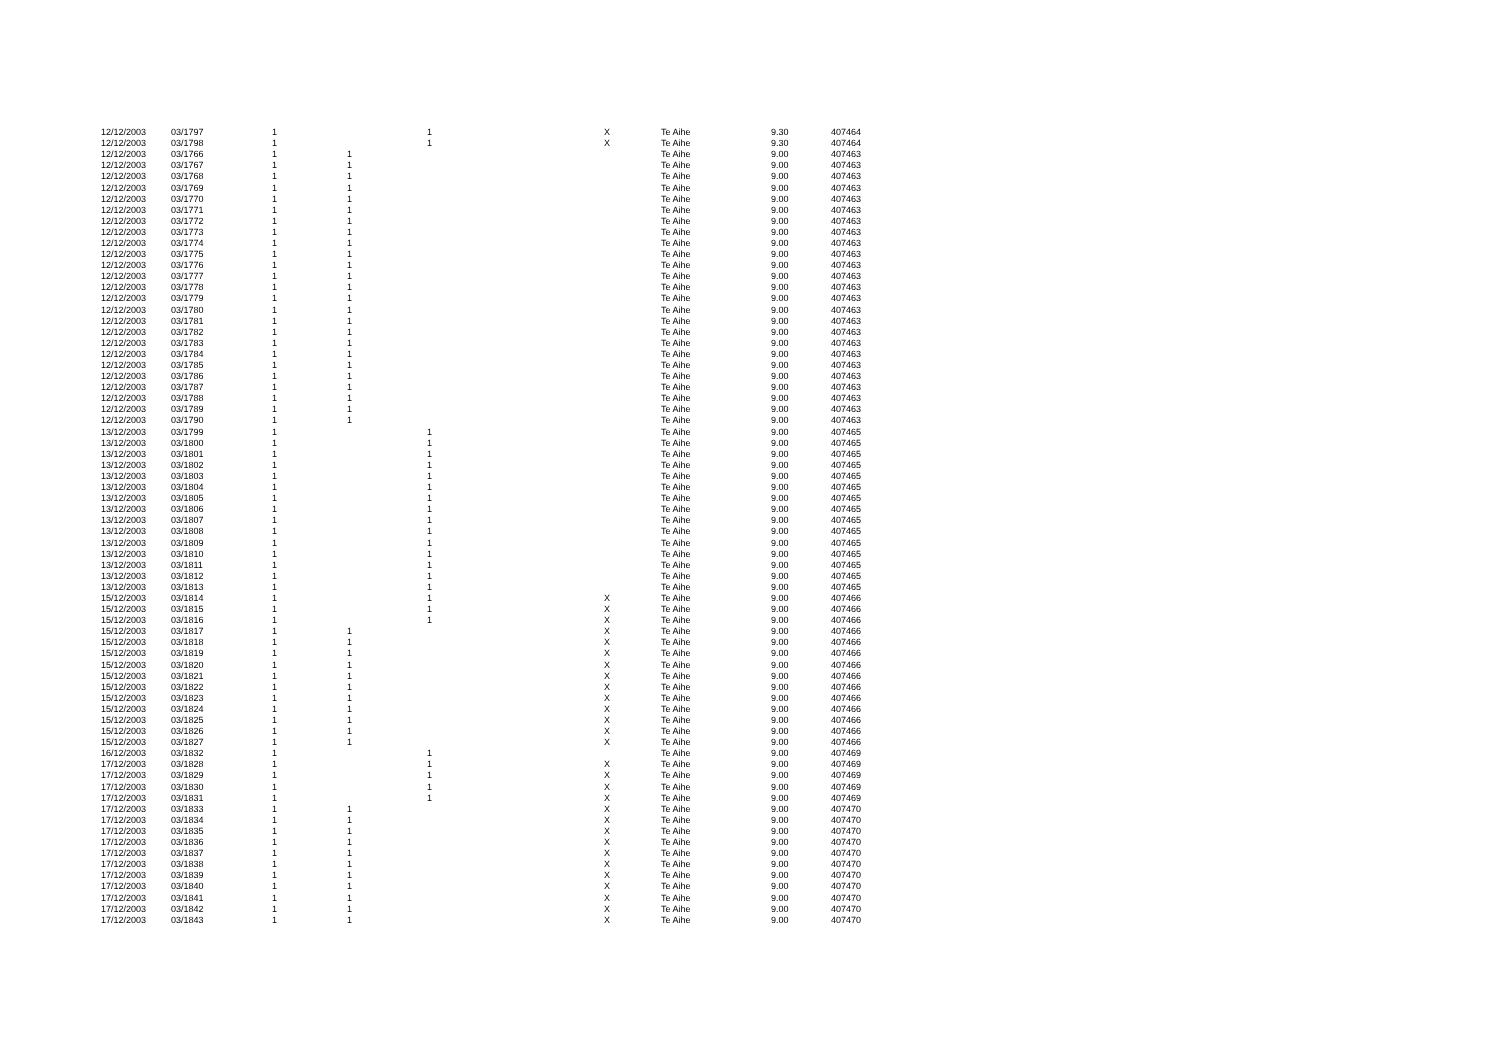| 12/12/2003 | 03/1797 | 1 | | 1 | X | Te Aihe | 9.30 | 407464 |
| 12/12/2003 | 03/1798 | 1 | | 1 | X | Te Aihe | 9.30 | 407464 |
| 12/12/2003 | 03/1766 | 1 | 1 | | | Te Aihe | 9.00 | 407463 |
| 12/12/2003 | 03/1767 | 1 | 1 | | | Te Aihe | 9.00 | 407463 |
| 12/12/2003 | 03/1768 | 1 | 1 | | | Te Aihe | 9.00 | 407463 |
| 12/12/2003 | 03/1769 | 1 | 1 | | | Te Aihe | 9.00 | 407463 |
| 12/12/2003 | 03/1770 | 1 | 1 | | | Te Aihe | 9.00 | 407463 |
| 12/12/2003 | 03/1771 | 1 | 1 | | | Te Aihe | 9.00 | 407463 |
| 12/12/2003 | 03/1772 | 1 | 1 | | | Te Aihe | 9.00 | 407463 |
| 12/12/2003 | 03/1773 | 1 | 1 | | | Te Aihe | 9.00 | 407463 |
| 12/12/2003 | 03/1774 | 1 | 1 | | | Te Aihe | 9.00 | 407463 |
| 12/12/2003 | 03/1775 | 1 | 1 | | | Te Aihe | 9.00 | 407463 |
| 12/12/2003 | 03/1776 | 1 | 1 | | | Te Aihe | 9.00 | 407463 |
| 12/12/2003 | 03/1777 | 1 | 1 | | | Te Aihe | 9.00 | 407463 |
| 12/12/2003 | 03/1778 | 1 | 1 | | | Te Aihe | 9.00 | 407463 |
| 12/12/2003 | 03/1779 | 1 | 1 | | | Te Aihe | 9.00 | 407463 |
| 12/12/2003 | 03/1780 | 1 | 1 | | | Te Aihe | 9.00 | 407463 |
| 12/12/2003 | 03/1781 | 1 | 1 | | | Te Aihe | 9.00 | 407463 |
| 12/12/2003 | 03/1782 | 1 | 1 | | | Te Aihe | 9.00 | 407463 |
| 12/12/2003 | 03/1783 | 1 | 1 | | | Te Aihe | 9.00 | 407463 |
| 12/12/2003 | 03/1784 | 1 | 1 | | | Te Aihe | 9.00 | 407463 |
| 12/12/2003 | 03/1785 | 1 | 1 | | | Te Aihe | 9.00 | 407463 |
| 12/12/2003 | 03/1786 | 1 | 1 | | | Te Aihe | 9.00 | 407463 |
| 12/12/2003 | 03/1787 | 1 | 1 | | | Te Aihe | 9.00 | 407463 |
| 12/12/2003 | 03/1788 | 1 | 1 | | | Te Aihe | 9.00 | 407463 |
| 12/12/2003 | 03/1789 | 1 | 1 | | | Te Aihe | 9.00 | 407463 |
| 12/12/2003 | 03/1790 | 1 | 1 | | | Te Aihe | 9.00 | 407463 |
| 13/12/2003 | 03/1799 | 1 | | 1 | | Te Aihe | 9.00 | 407465 |
| 13/12/2003 | 03/1800 | 1 | | 1 | | Te Aihe | 9.00 | 407465 |
| 13/12/2003 | 03/1801 | 1 | | 1 | | Te Aihe | 9.00 | 407465 |
| 13/12/2003 | 03/1802 | 1 | | 1 | | Te Aihe | 9.00 | 407465 |
| 13/12/2003 | 03/1803 | 1 | | 1 | | Te Aihe | 9.00 | 407465 |
| 13/12/2003 | 03/1804 | 1 | | 1 | | Te Aihe | 9.00 | 407465 |
| 13/12/2003 | 03/1805 | 1 | | 1 | | Te Aihe | 9.00 | 407465 |
| 13/12/2003 | 03/1806 | 1 | | 1 | | Te Aihe | 9.00 | 407465 |
| 13/12/2003 | 03/1807 | 1 | | 1 | | Te Aihe | 9.00 | 407465 |
| 13/12/2003 | 03/1808 | 1 | | 1 | | Te Aihe | 9.00 | 407465 |
| 13/12/2003 | 03/1809 | 1 | | 1 | | Te Aihe | 9.00 | 407465 |
| 13/12/2003 | 03/1810 | 1 | | 1 | | Te Aihe | 9.00 | 407465 |
| 13/12/2003 | 03/1811 | 1 | | 1 | | Te Aihe | 9.00 | 407465 |
| 13/12/2003 | 03/1812 | 1 | | 1 | | Te Aihe | 9.00 | 407465 |
| 13/12/2003 | 03/1813 | 1 | | 1 | | Te Aihe | 9.00 | 407465 |
| 15/12/2003 | 03/1814 | 1 | | 1 | X | Te Aihe | 9.00 | 407466 |
| 15/12/2003 | 03/1815 | 1 | | 1 | X | Te Aihe | 9.00 | 407466 |
| 15/12/2003 | 03/1816 | 1 | | 1 | X | Te Aihe | 9.00 | 407466 |
| 15/12/2003 | 03/1817 | 1 | 1 | | X | Te Aihe | 9.00 | 407466 |
| 15/12/2003 | 03/1818 | 1 | 1 | | X | Te Aihe | 9.00 | 407466 |
| 15/12/2003 | 03/1819 | 1 | 1 | | X | Te Aihe | 9.00 | 407466 |
| 15/12/2003 | 03/1820 | 1 | 1 | | X | Te Aihe | 9.00 | 407466 |
| 15/12/2003 | 03/1821 | 1 | 1 | | X | Te Aihe | 9.00 | 407466 |
| 15/12/2003 | 03/1822 | 1 | 1 | | X | Te Aihe | 9.00 | 407466 |
| 15/12/2003 | 03/1823 | 1 | 1 | | X | Te Aihe | 9.00 | 407466 |
| 15/12/2003 | 03/1824 | 1 | 1 | | X | Te Aihe | 9.00 | 407466 |
| 15/12/2003 | 03/1825 | 1 | 1 | | X | Te Aihe | 9.00 | 407466 |
| 15/12/2003 | 03/1826 | 1 | 1 | | X | Te Aihe | 9.00 | 407466 |
| 15/12/2003 | 03/1827 | 1 | 1 | | X | Te Aihe | 9.00 | 407466 |
| 16/12/2003 | 03/1832 | 1 | | 1 | | Te Aihe | 9.00 | 407469 |
| 17/12/2003 | 03/1828 | 1 | | 1 | X | Te Aihe | 9.00 | 407469 |
| 17/12/2003 | 03/1829 | 1 | | 1 | X | Te Aihe | 9.00 | 407469 |
| 17/12/2003 | 03/1830 | 1 | | 1 | X | Te Aihe | 9.00 | 407469 |
| 17/12/2003 | 03/1831 | 1 | | 1 | X | Te Aihe | 9.00 | 407469 |
| 17/12/2003 | 03/1833 | 1 | 1 | | X | Te Aihe | 9.00 | 407470 |
| 17/12/2003 | 03/1834 | 1 | 1 | | X | Te Aihe | 9.00 | 407470 |
| 17/12/2003 | 03/1835 | 1 | 1 | | X | Te Aihe | 9.00 | 407470 |
| 17/12/2003 | 03/1836 | 1 | 1 | | X | Te Aihe | 9.00 | 407470 |
| 17/12/2003 | 03/1837 | 1 | 1 | | X | Te Aihe | 9.00 | 407470 |
| 17/12/2003 | 03/1838 | 1 | 1 | | X | Te Aihe | 9.00 | 407470 |
| 17/12/2003 | 03/1839 | 1 | 1 | | X | Te Aihe | 9.00 | 407470 |
| 17/12/2003 | 03/1840 | 1 | 1 | | X | Te Aihe | 9.00 | 407470 |
| 17/12/2003 | 03/1841 | 1 | 1 | | X | Te Aihe | 9.00 | 407470 |
| 17/12/2003 | 03/1842 | 1 | 1 | | X | Te Aihe | 9.00 | 407470 |
| 17/12/2003 | 03/1843 | 1 | 1 | | X | Te Aihe | 9.00 | 407470 |